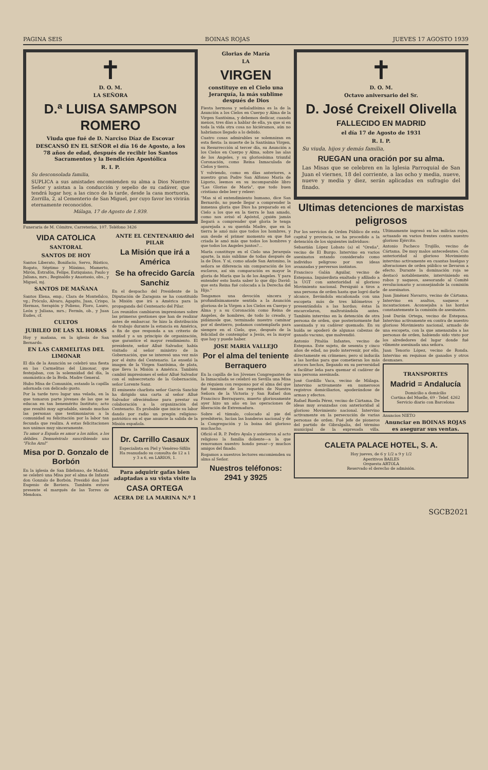PAGINA SEIS BOINAS ROJAS JUEVES 17 AGOSTO 1939
✝
D. O. M.
LA SEÑORA
D.ª LUISA SAMPSON ROMERO
Viuda que fué de D. Narciso Díaz de Escovar
DESCANSÓ EN EL SEÑOR el día 16 de Agosto, a los 78 años de edad, después de recibir los Santos Sacramentos y la Bendición Apostólica
R. I. P.
Su desconsolada familia,
SUPLICA a sus amistades encomienden su alma a Dios Nuestro Señor y asistan a la conducción y sepelio de su cadáver, que tendrá lugar hoy, a las cinco de la tarde, desde la casa mortuoria, Zorrilla, 2, al Cementerio de San Miguel, por cuyo favor les vivirán eternamente reconocidos.
Málaga, 17 de Agosto de 1.939.
Funeraria de M. Cómitre, Carreterías, 107. Teléfono 3426
VIDA CATOLICA
SANTORAL
SANTOS DE HOY
Santos Liberato, Bonifacio, Servo, Rústico, Rogato, Séptimo y Máximo, Mamerto, Mirón, Estrafón, Felipe, Eutiquiano, Paulo y Juliana, mrs.; Reginaldo y Anastasio, obs., y Miguel, mj.
SANTOS DE MAÑANA
Santos Elena, emp.; Clara de Montefalco, vg.; Próculo, Alvaro, Agapito, Juan, Crispo, Hermas, Serapión y Polieno, Floro, Lauro, León y Juliana, mrs.; Fermín, ob., y Juan Eudes, cf.
CULTOS
JUBILEO DE LAS XL HORAS
Hoy y mañana, en la iglesia de San Bernardo.
EN LAS CARMELITAS DEL LIMONAR
El día de la Asunción se celebró una fiesta en las Carmelitas del Limonar, que festejaban, con la solemnidad del día, la onomástica de la Rvda. Madre General.
Hubo Misa de Comunión, estando la capilla adornada con delicado gusto.
Por la tarde tuvo lugar una velada, en la que tomaron parte jóvenes de las que se educan en tan benemérito Instituto; acto que resultó muy agradable, siendo muchas las personas que testimoniaron a la comunidad su felicitación por la labor tan fecunda que realiza. A estas felicitaciones nos unimos muy sinceramente.
Tu amor a España es amor a los niños, a los débiles. Demuéstralo suscribiendo una "Ficha Azul"
Misa por D. Gonzalo de Borbón
En la iglesia de San Ildefonso, de Madrid, se celebró una Misa por el alma de Infante don Gonzalo de Borbón. Presidió don José Eugenio de Baviera. También estuvo presente el marqués de las Torres de Mendoza.
ANTE EL CENTENARIO del PILAR
La Misión que irá a América
Se ha ofrecido García Sanchiz
En el despacho del Presidente de la Diputación de Zaragoza se ha constituido la Misión que irá a América para la propaganda del Centenario del Pilar.
Los reunidos cambiaron impresiones sobre las primeras gestiones que han de realizar antes de embarcar. Se hizo la distribución de trabajo durante la estancia en América, a fin de que responda a un criterio de unidad y a un principio de organización, que garantice el mayor rendimiento. El presidente, señor Allué Salvador, había visitado al señor ministro de la Gobernación, que se interesó una vez más por el éxito del Centenario. Le enseñó la imagen de la Virgen Santísima, de plata, que lleva la Misión a América. También cambió impresiones el señor Allué Salvador con el subsecretario de la Gobernación, señor Lorente Sanz.
El eminente charlista señor García Sanchiz ha dirigido una carta al señor Allué Salvador ofreciéndose para prestar su colaboración a la organización del Centenario. Es probable que inicie su labor dando por radio un pregón religioso-patriótico en el que anuncie la salida de la Misión española.
Dr. Carrillo Casaux
Especialista en Piel y Venéreo-Sífilis
Ha reanudado su consulta de 12 a 1 y 3 a 6, en LARIOS, 1.
Para adquirir gafas bien adaptadas a su vista visite la
CASA ORTEGA
ACERA DE LA MARINA N.º 1
Glorias de María
LA
VIRGEN
constituye en el Cielo una Jerarquía, la más sublime después de Dios
Fiesta hermosa y señaladísima es la de la Asunción a los Cielos en Cuerpo y Alma de la Virgen Santísima, y debemos dedicar, cuando menos, tres días a hablar de ella, ya que si en toda la vida otra cosa no hiciéramos, aún no habríamos llegado a lo debido.
Cuatro cosas admirables se solemnizan en esta fiesta: la muerte de la Santísima Virgen, su Resurrección al tercer día, su Asunción a los Cielos en Cuerpo y Alma, sobre las alas de los Angeles, y su gloriosísima triunfal Coronación, como Reina Inmaculada de Cielos y tierra.
Y volviendo, como en días anteriores, a nuestro gran Padre San Alfonso María de Ligorio, leemos en su incomparable libro "Las Glorias de María", que todo buen cristiano debe leer y releer:
"Mas si el entendimiento humano, dice San Bernardo, no puede llegar a comprender la inmensa gloria que Dios ha preparado en el Cielo a los que en la tierra le han amado, como nos avisó el Apóstol, ¿quién jamás llegará a comprender qué gloria le tenga aparejada a su querida Madre, que en la tierra le amó más que todos los hombres, y aun desde el primer momento en que fué criada le amó más que todos los hombres y que todos los Angeles juntos?...
María constituye en el Cielo una Jerarquía aparte, la más sublime de todas después de la de Dios. Y sí, como añade San Antonino, la señora se diferencia sin comparación de los esclavos, así sin comparación es mayor la gloria de María que la de los Angeles. Y para entender esto basta saber lo que dijo David: que esta Reina fué colocada a la Derecha del Hijo."
Tengamos una devoción sincera y profundísimamente sentida a la Asunción gloriosa de la Virgen a los Cielos en Cuerpo y Alma y a su Coronación como Reina de Angeles, de hombres, de todo lo creado, y pidámosle que, terminado nuestro caminar por el destierro, podamos contemplarla para siempre en el Cielo, que, después de la felicidad de contemplar a Jesús, es la mayor que hay y puede haber.
JOSE MARIA VALLEJO
Por el alma del teniente Berraquero
En la capilla de los Jóvenes Congregantes de la Inmaculada se celebró en Sevilla una Misa de réquiem con responso por el alma del que fué teniente de los requetés de Nuestra Señora de la Victoria y San Rafael don Francisco Berraquero, muerto gloriosamente ayer hizo un año en las operaciones de liberación de Extremadura.
Sobre el túmulo, colocado al pie del presbiterio, lucían las banderas nacional y de la Congregación y la boina del glorioso muchacho.
Ofició el R. P. Pedro Ayala y asistieron al acto religioso la familia doliente—a la que renovamos nuestro hondo pesar—y muchos amigos del finado.
Rogamos a nuestros lectores encomienden su alma al Señor.
Nuestros teléfonos: 2941 y 3925
✝
D. O. M.
Octavo aniversario del Sr.
D. José Creixell Olivella
FALLECIDO EN MADRID
el día 17 de Agosto de 1931
R. I. P.
Su viuda, hijos y demás familia,
RUEGAN una oración por su alma.
Las Misas que se celebren en la Iglesia Parroquial de San Juan el viernes, 18 del corriente, a las ocho y media, nueve, nueve y media y diez, serán aplicadas en sufragio del finado.
Ultimas detenciones de marxistas peligrosos
Por los servicios de Orden Público de esta capital y provincia, se ha procedido a la detención de los siguientes individuos:
Sebastián López Lobato (a) el "Oreña", vecino de El Burgo. Intervino en varios asesinatos estando considerado como individuo peligroso por sus ideas avanzadas y perversos instintos.
Francisco Galán Aguilar, vecino de Estepona. Izquierdista exaltado y afiliado a la UGT con anterioridad al glorioso Movimiento nacional. Persiguió a tiros a una persona de orden hasta que logró darle alcance, llevándola encañonada con una escopeta más de tres kilómetros y presentándola a las hordas; éstas la encarcelaron, maltratándola antes. También intervino en la detención de otra persona de orden, que posteriormente fué asesinada y su cadáver quemado. En su huída se apoderó de algunas cabezas de ganado vacuno, que malvendió.
Antonio Pitalúa Infantes, vecino de Estepona. Este sujeto, de sesenta y cinco años de edad, no pudo intervenir, por ello, directamente en crímenes; pero sí induciía a las hordas para que cometieran los más atroces hechos, llegando en su perversidad a facilitar leña para quemar el cadáver de una persona asesinada.
José Gordillo Vaca, vecino de Málaga. Intervino activamente en numerosos registros domiciliarios, apoderándose de armas y efectos.
Rafael Rueda Pérez, vecino de Cártama. De ideas muy avanzadas con anterioridad al glorioso Movimiento nacional. Intervino activamente en la persecución de varias personas de orden. Fué jefe de pioneros del partido de Gibralgalia, del término municipal de la expresada villa. Ultimamente ingresó en las milicias rojas, actuando en varios frentes contra nuestro glorioso Ejército.
Antonio Pacheco Trujillo, vecino de Cártama. De muy malos antecedentes. Con anterioridad al glorioso Movimiento intervino activamente en cuantas huelgas y alteraciones de orden público se llevaron a efecto. Durante la dominación roja se destacó notablemente, interviniendo en robos y saqueos, asesorando al Comité revolucionario y aconsejándole la comisión de asesinatos.
Juan Jiménez Navarro, vecino de Cártama. Intervino en asaltos, saqueos e incautaciones. Aconsejaba a las hordas constantemente la comisión de asesinatos.
José Durán Ortega, vecino de Estepona. Intervino activamente en contra de nuestro glorioso Movimiento nacional, armado de una escopeta, con la que amenazaba a las personas de orden, habiendo sido visto por los alrededores del lugar donde fué vilmente asesinada una señora.
Juan Tenorio López, vecino de Ronda. Intervino en requisas de ganados y otros desmanes.
TRANSPORTES
Madrid = Andalucía
Domicilio a domicilio
Cortina del Muelle, 69 - Telef. 4262
Servicio diario con Barcelona
Anuncios NIETO
Anunciar en BOINAS ROJAS es asegurar sus ventas.
CALETA PALACE HOTEL, S. A.
Hoy jueves, de 6 y 1/2 a 9 y 1/2
Aperitivos BAILES
Orquesta ARTOLA
Reservado el derecho de admisión.
SGCB2021